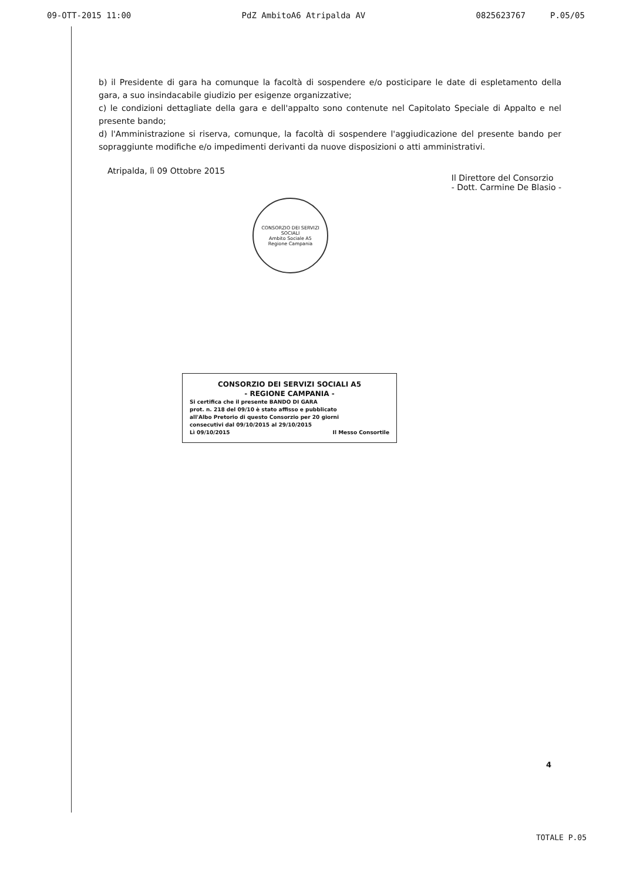09-OTT-2015 11:00 PdZ AmbitoA6 Atripalda AV 0825623767 P.05/05
b) il Presidente di gara ha comunque la facoltà di sospendere e/o posticipare le date di espletamento della gara, a suo insindacabile giudizio per esigenze organizzative;
c) le condizioni dettagliate della gara e dell'appalto sono contenute nel Capitolato Speciale di Appalto e nel presente bando;
d) l'Amministrazione si riserva, comunque, la facoltà di sospendere l'aggiudicazione del presente bando per sopraggiunte modifiche e/o impedimenti derivanti da nuove disposizioni o atti amministrativi.
Atripalda, lì 09 Ottobre 2015 Il Direttore del Consorzio
- Dott. Carmine De Blasio -
CONSORZIO DEI SERVIZI SOCIALI
Ambito Sociale A5
Regione Campania
CONSORZIO DEI SERVIZI SOCIALI A5
- REGIONE CAMPANIA -
Si certifica che il presente BANDO DI GARA
prot. n. 218 del 09/10 è stato affisso e pubblicato
all'Albo Pretorio di questo Consorzio per 20 giorni
consecutivi dal 09/10/2015 al 29/10/2015
Lì 09/10/2015 Il Messo Consortile
4
TOTALE P.05